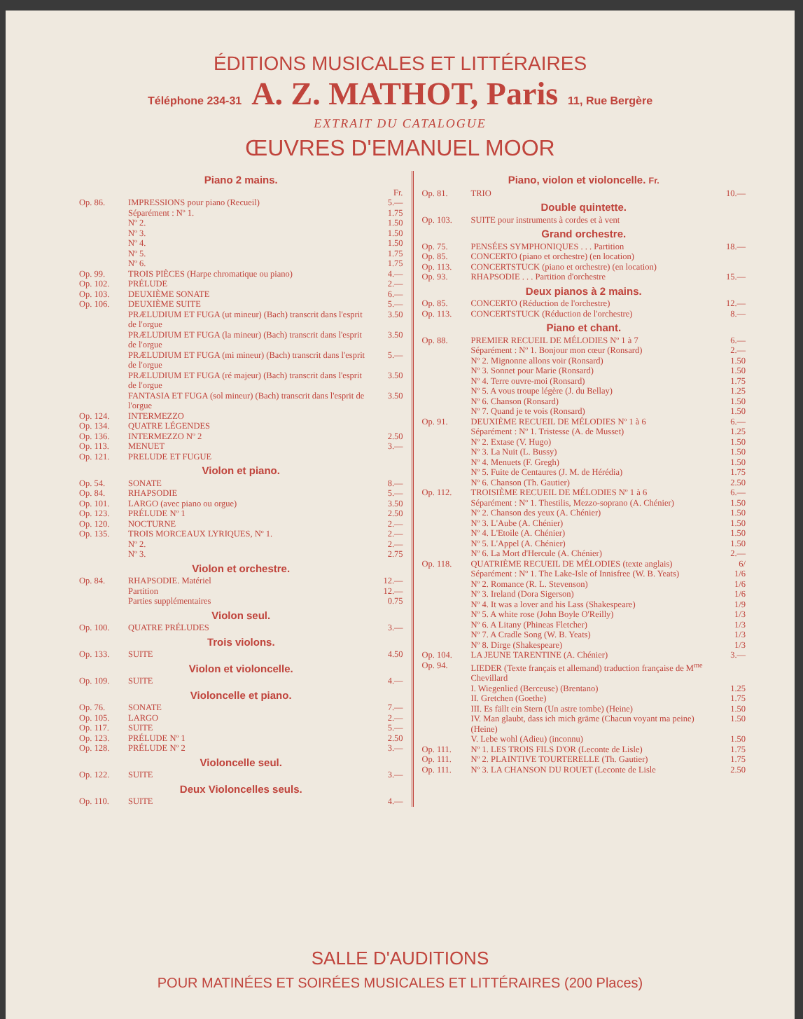ÉDITIONS MUSICALES ET LITTÉRAIRES
Téléphone 234-31 A. Z. MATHOT, Paris 11, Rue Bergère
EXTRAIT DU CATALOGUE
ŒUVRES D'EMANUEL MOOR
Piano 2 mains.
| | | Fr. |
| Op. 86. | IMPRESSIONS pour piano (Recueil) | 5.— |
| | Séparément : Nº 1. | 1.75 |
| | Nº 2. | 1.50 |
| | Nº 3. | 1.50 |
| | Nº 4. | 1.50 |
| | Nº 5. | 1.75 |
| | Nº 6. | 1.75 |
| Op. 99. | TROIS PIÈCES (Harpe chromatique ou piano) | 4.— |
| Op. 102. | PRÉLUDE | 2.— |
| Op. 103. | DEUXIÈME SONATE | 6.— |
| Op. 106. | DEUXIÈME SUITE | 5.— |
| | PRÆLUDIUM ET FUGA (ut mineur) (Bach) transcrit dans l'esprit de l'orgue | 3.50 |
| | PRÆLUDIUM ET FUGA (la mineur) (Bach) transcrit dans l'esprit de l'orgue | 3.50 |
| | PRÆLUDIUM ET FUGA (mi mineur) (Bach) transcrit dans l'esprit de l'orgue | 5.— |
| | PRÆLUDIUM ET FUGA (ré majeur) (Bach) transcrit dans l'esprit de l'orgue | 3.50 |
| | FANTASIA ET FUGA (sol mineur) (Bach) transcrit dans l'esprit de l'orgue | 3.50 |
| Op. 124. | INTERMEZZO | |
| Op. 134. | QUATRE LÉGENDES | |
| Op. 136. | INTERMEZZO Nº 2 | 2.50 |
| Op. 113. | MENUET | 3.— |
| Op. 121. | PRELUDE ET FUGUE | |
Violon et piano.
| Op. 54. | SONATE | 8.— |
| Op. 84. | RHAPSODIE | 5.— |
| Op. 101. | LARGO (avec piano ou orgue) | 3.50 |
| Op. 123. | PRÉLUDE Nº 1 | 2.50 |
| Op. 120. | NOCTURNE | 2.— |
| Op. 135. | TROIS MORCEAUX LYRIQUES, Nº 1. | 2.— |
| | Nº 2. | 2.— |
| | Nº 3. | 2.75 |
Violon et orchestre.
| Op. 84. | RHAPSODIE. Matériel | 12.— |
| | Partition | 12.— |
| | Parties supplémentaires | 0.75 |
Violon seul.
| Op. 100. | QUATRE PRÉLUDES | 3.— |
Trois violons.
| Op. 133. | SUITE | 4.50 |
Violon et violoncelle.
| Op. 109. | SUITE | 4.— |
Violoncelle et piano.
| Op. 76. | SONATE | 7.— |
| Op. 105. | LARGO | 2.— |
| Op. 117. | SUITE | 5.— |
| Op. 123. | PRÉLUDE Nº 1 | 2.50 |
| Op. 128. | PRÉLUDE Nº 2 | 3.— |
Violoncelle seul.
| Op. 122. | SUITE | 3.— |
Deux Violoncelles seuls.
| Op. 110. | SUITE | 4.— |
Piano, violon et violoncelle. Fr.
| Op. 81. | TRIO | 10.— |
Double quintette.
| Op. 103. | SUITE pour instruments à cordes et à vent | |
Grand orchestre.
| Op. 75. | PENSÉES SYMPHONIQUES . . . Partition | 18.— |
| Op. 85. | CONCERTO (piano et orchestre) (en location) | |
| Op. 113. | CONCERTSTUCK (piano et orchestre) (en location) | |
| Op. 93. | RHAPSODIE . . . Partition d'orchestre | 15.— |
Deux pianos à 2 mains.
| Op. 85. | CONCERTO (Réduction de l'orchestre) | 12.— |
| Op. 113. | CONCERTSTUCK (Réduction de l'orchestre) | 8.— |
Piano et chant.
| Op. 88. | PREMIER RECUEIL DE MÉLODIES Nº 1 à 7 | 6.— |
| | Séparément : Nº 1. Bonjour mon cœur (Ronsard) | 2.— |
| | Nº 2. Mignonne allons voir (Ronsard) | 1.50 |
| | Nº 3. Sonnet pour Marie (Ronsard) | 1.50 |
| | Nº 4. Terre ouvre-moi (Ronsard) | 1.75 |
| | Nº 5. A vous troupe légère (J. du Bellay) | 1.25 |
| | Nº 6. Chanson (Ronsard) | 1.50 |
| | Nº 7. Quand je te vois (Ronsard) | 1.50 |
| Op. 91. | DEUXIÈME RECUEIL DE MÉLODIES Nº 1 à 6 | 6.— |
| | Séparément : Nº 1. Tristesse (A. de Musset) | 1.25 |
| | Nº 2. Extase (V. Hugo) | 1.50 |
| | Nº 3. La Nuit (L. Bussy) | 1.50 |
| | Nº 4. Menuets (F. Gregh) | 1.50 |
| | Nº 5. Fuite de Centaures (J. M. de Hérédia) | 1.75 |
| | Nº 6. Chanson (Th. Gautier) | 2.50 |
| Op. 112. | TROISIÈME RECUEIL DE MÉLODIES Nº 1 à 6 | 6.— |
| | Séparément : Nº 1. Thestilis, Mezzo-soprano (A. Chénier) | 1.50 |
| | Nº 2. Chanson des yeux (A. Chénier) | 1.50 |
| | Nº 3. L'Aube (A. Chénier) | 1.50 |
| | Nº 4. L'Etoile (A. Chénier) | 1.50 |
| | Nº 5. L'Appel (A. Chénier) | 1.50 |
| | Nº 6. La Mort d'Hercule (A. Chénier) | 2.— |
| Op. 118. | QUATRIÈME RECUEIL DE MÉLODIES (texte anglais) | 6/ |
| | Séparément : Nº 1. The Lake-Isle of Innisfree (W. B. Yeats) | 1/6 |
| | Nº 2. Romance (R. L. Stevenson) | 1/6 |
| | Nº 3. Ireland (Dora Sigerson) | 1/6 |
| | Nº 4. It was a lover and his Lass (Shakespeare) | 1/9 |
| | Nº 5. A white rose (John Boyle O'Reilly) | 1/3 |
| | Nº 6. A Litany (Phineas Fletcher) | 1/3 |
| | Nº 7. A Cradle Song (W. B. Yeats) | 1/3 |
| | Nº 8. Dirge (Shakespeare) | 1/3 |
| Op. 104. | LA JEUNE TARENTINE (A. Chénier) | 3.— |
| Op. 94. | LIEDER (Texte français et allemand) traduction française de M<sup>me</sup> Chevillard | |
| | I. Wiegenlied (Berceuse) (Brentano) | 1.25 |
| | II. Gretchen (Goethe) | 1.75 |
| | III. Es fällt ein Stern (Un astre tombe) (Heine) | 1.50 |
| | IV. Man glaubt, dass ich mich gräme (Chacun voyant ma peine) (Heine) | 1.50 |
| | V. Lebe wohl (Adieu) (inconnu) | 1.50 |
| Op. 111. | Nº 1. LES TROIS FILS D'OR (Leconte de Lisle) | 1.75 |
| Op. 111. | Nº 2. PLAINTIVE TOURTERELLE (Th. Gautier) | 1.75 |
| Op. 111. | Nº 3. LA CHANSON DU ROUET (Leconte de Lisle | 2.50 |
SALLE D'AUDITIONS
POUR MATINÉES ET SOIRÉES MUSICALES ET LITTÉRAIRES (200 Places)